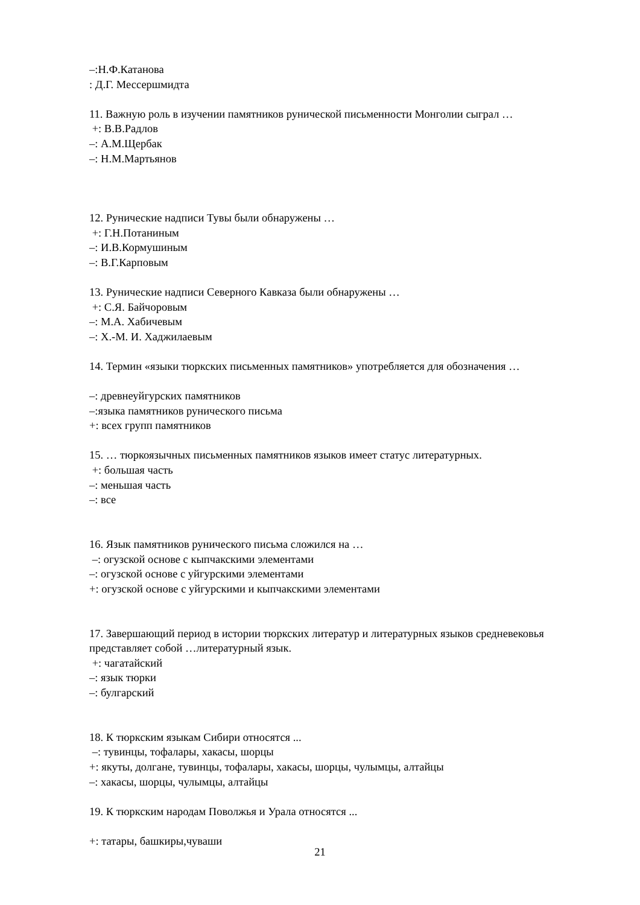–:Н.Ф.Катанова
: Д.Г. Мессершмидта
11. Важную роль в изучении памятников рунической письменности Монголии сыграл …
+: В.В.Радлов
–: А.М.Щербак
–: Н.М.Мартьянов
12. Рунические надписи Тувы были обнаружены …
+: Г.Н.Потаниным
–: И.В.Кормушиным
–: В.Г.Карповым
13. Рунические надписи Северного Кавказа были обнаружены …
+: С.Я. Байчоровым
–: М.А. Хабичевым
–: Х.-М. И. Хаджилаевым
14. Термин «языки тюркских письменных памятников» употребляется для обозначения …
–: древнеуйгурских памятников
–:языка памятников рунического письма
+: всех групп памятников
15. … тюркоязычных письменных памятников языков имеет статус литературных.
+: большая часть
–: меньшая часть
–: все
16. Язык памятников рунического письма сложился на …
–: огузской основе с кыпчакскими элементами
–: огузской основе с уйгурскими элементами
+: огузской основе с уйгурскими и кыпчакскими элементами
17. Завершающий период в истории тюркских литератур и литературных языков средневековья представляет собой …литературный язык.
+: чагатайский
–: язык тюрки
–: булгарский
18. К тюркским языкам Сибири относятся ...
–: тувинцы, тофалары, хакасы, шорцы
+: якуты, долгане, тувинцы, тофалары, хакасы, шорцы, чулымцы, алтайцы
–: хакасы, шорцы, чулымцы, алтайцы
19. К тюркским народам Поволжья и Урала относятся ...
+: татары, башкиры,чуваши
21